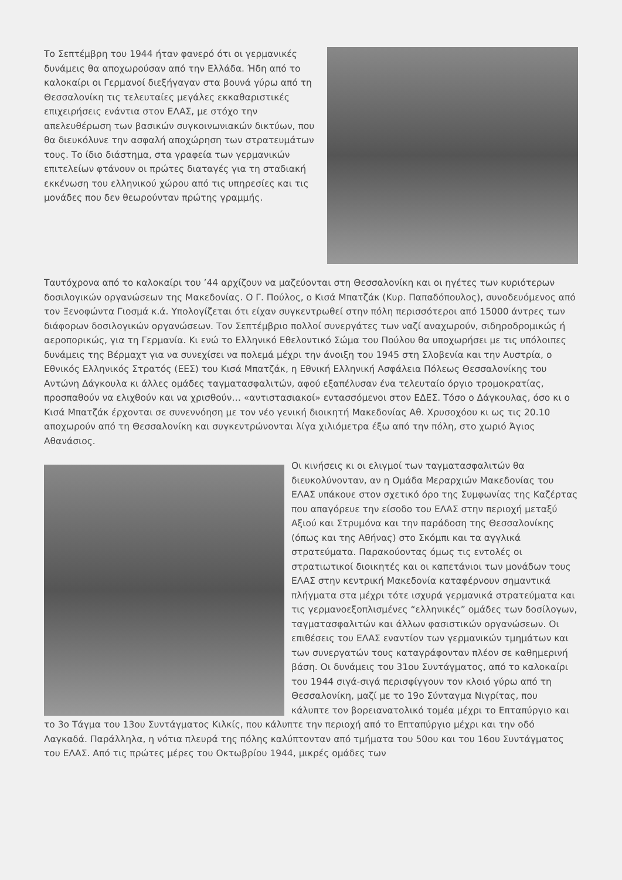Το Σεπτέμβρη του 1944 ήταν φανερό ότι οι γερμανικές δυνάμεις θα αποχωρούσαν από την Ελλάδα. Ήδη από το καλοκαίρι οι Γερμανοί διεξήγαγαν στα βουνά γύρω από τη Θεσσαλονίκη τις τελευταίες μεγάλες εκκαθαριστικές επιχειρήσεις ενάντια στον ΕΛΑΣ, με στόχο την απελευθέρωση των βασικών συγκοινωνιακών δικτύων, που θα διευκόλυνε την ασφαλή αποχώρηση των στρατευμάτων τους. Το ίδιο διάστημα, στα γραφεία των γερμανικών επιτελείων φτάνουν οι πρώτες διαταγές για τη σταδιακή εκκένωση του ελληνικού χώρου από τις υπηρεσίες και τις μονάδες που δεν θεωρούνταν πρώτης γραμμής.
Ταυτόχρονα από το καλοκαίρι του ’44 αρχίζουν να μαζεύονται στη Θεσσαλονίκη και οι ηγέτες των κυριότερων δοσιλογικών οργανώσεων της Μακεδονίας. Ο Γ. Πούλος, ο Κισά Μπατζάκ (Κυρ. Παπαδόπουλος), συνοδευόμενος από τον Ξενοφώντα Γιοσμά κ.ά. Υπολογίζεται ότι είχαν συγκεντρωθεί στην πόλη περισσότεροι από 15000 άντρες των διάφορων δοσιλογικών οργανώσεων. Τον Σεπτέμβριο πολλοί συνεργάτες των ναζί αναχωρούν, σιδηροδρομικώς ή αεροπορικώς, για τη Γερμανία. Κι ενώ το Ελληνικό Εθελοντικό Σώμα του Πούλου θα υποχωρήσει με τις υπόλοιπες δυνάμεις της Βέρμαχτ για να συνεχίσει να πολεμά μέχρι την άνοιξη του 1945 στη Σλοβενία και την Αυστρία, ο Εθνικός Ελληνικός Στρατός (ΕΕΣ) του Κισά Μπατζάκ, η Εθνική Ελληνική Ασφάλεια Πόλεως Θεσσαλονίκης του Αντώνη Δάγκουλα κι άλλες ομάδες ταγματασφαλιτών, αφού εξαπέλυσαν ένα τελευταίο όργιο τρομοκρατίας, προσπαθούν να ελιχθούν και να χρισθούν… «αντιστασιακοί» εντασσόμενοι στον ΕΔΕΣ. Τόσο ο Δάγκουλας, όσο κι ο Κισά Μπατζάκ έρχονται σε συνεννόηση με τον νέο γενική διοικητή Μακεδονίας Αθ. Χρυσοχόου κι ως τις 20.10 αποχωρούν από τη Θεσσαλονίκη και συγκεντρώνονται λίγα χιλιόμετρα έξω από την πόλη, στο χωριό Άγιος Αθανάσιος.
Οι κινήσεις κι οι ελιγμοί των ταγματασφαλιτών θα διευκολύνονταν, αν η Ομάδα Μεραρχιών Μακεδονίας του ΕΛΑΣ υπάκουε στον σχετικό όρο της Συμφωνίας της Καζέρτας που απαγόρευε την είσοδο του ΕΛΑΣ στην περιοχή μεταξύ Αξιού και Στρυμόνα και την παράδοση της Θεσσαλονίκης (όπως και της Αθήνας) στο Σκόμπι και τα αγγλικά στρατεύματα. Παρακούοντας όμως τις εντολές οι στρατιωτικοί διοικητές και οι καπετάνιοι των μονάδων τους ΕΛΑΣ στην κεντρική Μακεδονία καταφέρνουν σημαντικά πλήγματα στα μέχρι τότε ισχυρά γερμανικά στρατεύματα και τις γερμανοεξοπλισμένες “ελληνικές” ομάδες των δοσίλογων, ταγματασφαλιτών και άλλων φασιστικών οργανώσεων. Οι επιθέσεις του ΕΛΑΣ εναντίον των γερμανικών τμημάτων και των συνεργατών τους καταγράφονταν πλέον σε καθημερινή βάση. Οι δυνάμεις του 31ου Συντάγματος, από το καλοκαίρι του 1944 σιγά-σιγά περισφίγγουν τον κλοιό γύρω από τη Θεσσαλονίκη, μαζί με το 19ο Σύνταγμα Νιγρίτας, που κάλυπτε τον βορειανατολικό τομέα μέχρι το Επταπύργιο και το 3ο Τάγμα του 13ου Συντάγματος Κιλκίς, που κάλυπτε την περιοχή από το Επταπύργιο μέχρι και την οδό Λαγκαδά. Παράλληλα, η νότια πλευρά της πόλης καλύπτονταν από τμήματα του 50ου και του 16ου Συντάγματος του ΕΛΑΣ. Από τις πρώτες μέρες του Οκτωβρίου 1944, μικρές ομάδες των